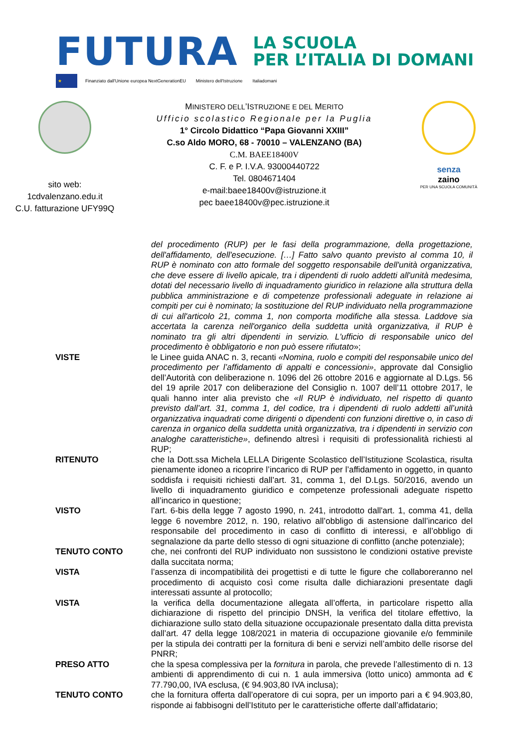FUTURA
LA SCUOLA
PER L’ITALIA DI DOMANI
★
Finanziato dall'Unione europea NextGenerationEU
Ministero dell'Istruzione Italiadomani
sito web:
1cdvalenzano.edu.it
C.U. fatturazione UFY99Q
MINISTERO DELL’ISTRUZIONE E DEL MERITO
Ufficio scolastico Regionale per la Puglia
1° Circolo Didattico “Papa Giovanni XXIII”
C.so Aldo MORO, 68 - 70010 – VALENZANO (BA)
C.M. BAEE18400V
C. F. e P. I.V.A. 93000440722
Tel. 0804671404
e-mail:baee18400v@istruzione.it
pec baee18400v@pec.istruzione.it
senza
zaino
PER UNA SCUOLA COMUNITÀ
del procedimento (RUP) per le fasi della programmazione, della progettazione, dell'affidamento, dell'esecuzione. […] Fatto salvo quanto previsto al comma 10, il RUP è nominato con atto formale del soggetto responsabile dell'unità organizzativa, che deve essere di livello apicale, tra i dipendenti di ruolo addetti all'unità medesima, dotati del necessario livello di inquadramento giuridico in relazione alla struttura della pubblica amministrazione e di competenze professionali adeguate in relazione ai compiti per cui è nominato; la sostituzione del RUP individuato nella programmazione di cui all'articolo 21, comma 1, non comporta modifiche alla stessa. Laddove sia accertata la carenza nell'organico della suddetta unità organizzativa, il RUP è nominato tra gli altri dipendenti in servizio. L'ufficio di responsabile unico del procedimento è obbligatorio e non può essere rifiutato»;
VISTE le Linee guida ANAC n. 3, recanti «Nomina, ruolo e compiti del responsabile unico del procedimento per l’affidamento di appalti e concessioni», approvate dal Consiglio dell’Autorità con deliberazione n. 1096 del 26 ottobre 2016 e aggiornate al D.Lgs. 56 del 19 aprile 2017 con deliberazione del Consiglio n. 1007 dell’11 ottobre 2017, le quali hanno inter alia previsto che «Il RUP è individuato, nel rispetto di quanto previsto dall’art. 31, comma 1, del codice, tra i dipendenti di ruolo addetti all’unità organizzativa inquadrati come dirigenti o dipendenti con funzioni direttive o, in caso di carenza in organico della suddetta unità organizzativa, tra i dipendenti in servizio con analoghe caratteristiche», definendo altresì i requisiti di professionalità richiesti al RUP;
RITENUTO che la Dott.ssa Michela LELLA Dirigente Scolastico dell’Istituzione Scolastica, risulta pienamente idoneo a ricoprire l’incarico di RUP per l’affidamento in oggetto, in quanto soddisfa i requisiti richiesti dall’art. 31, comma 1, del D.Lgs. 50/2016, avendo un livello di inquadramento giuridico e competenze professionali adeguate rispetto all’incarico in questione;
VISTO l’art. 6-bis della legge 7 agosto 1990, n. 241, introdotto dall'art. 1, comma 41, della legge 6 novembre 2012, n. 190, relativo all’obbligo di astensione dall’incarico del responsabile del procedimento in caso di conflitto di interessi, e all’obbligo di segnalazione da parte dello stesso di ogni situazione di conflitto (anche potenziale);
TENUTO CONTO che, nei confronti del RUP individuato non sussistono le condizioni ostative previste dalla succitata norma;
VISTA l’assenza di incompatibilità dei progettisti e di tutte le figure che collaboreranno nel procedimento di acquisto così come risulta dalle dichiarazioni presentate dagli interessati assunte al protocollo;
VISTA la verifica della documentazione allegata all’offerta, in particolare rispetto alla dichiarazione di rispetto del principio DNSH, la verifica del titolare effettivo, la dichiarazione sullo stato della situazione occupazionale presentato dalla ditta prevista dall’art. 47 della legge 108/2021 in materia di occupazione giovanile e/o femminile per la stipula dei contratti per la fornitura di beni e servizi nell’ambito delle risorse del PNRR;
PRESO ATTO che la spesa complessiva per la fornitura in parola, che prevede l’allestimento di n. 13 ambienti di apprendimento di cui n. 1 aula immersiva (lotto unico) ammonta ad € 77.790,00, IVA esclusa, (€ 94.903,80 IVA inclusa);
TENUTO CONTO che la fornitura offerta dall’operatore di cui sopra, per un importo pari a € 94.903,80, risponde ai fabbisogni dell’Istituto per le caratteristiche offerte dall’affidatario;